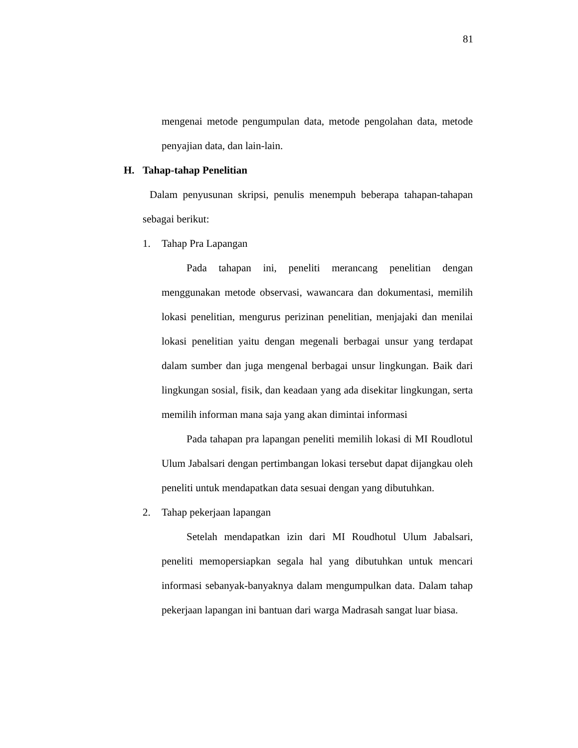81
mengenai metode pengumpulan data, metode pengolahan data, metode penyajian data, dan lain-lain.
H. Tahap-tahap Penelitian
Dalam penyusunan skripsi, penulis menempuh beberapa tahapan-tahapan sebagai berikut:
1. Tahap Pra Lapangan
Pada tahapan ini, peneliti merancang penelitian dengan menggunakan metode observasi, wawancara dan dokumentasi, memilih lokasi penelitian, mengurus perizinan penelitian, menjajaki dan menilai lokasi penelitian yaitu dengan megenali berbagai unsur yang terdapat dalam sumber dan juga mengenal berbagai unsur lingkungan. Baik dari lingkungan sosial, fisik, dan keadaan yang ada disekitar lingkungan, serta memilih informan mana saja yang akan dimintai informasi
Pada tahapan pra lapangan peneliti memilih lokasi di MI Roudlotul Ulum Jabalsari dengan pertimbangan lokasi tersebut dapat dijangkau oleh peneliti untuk mendapatkan data sesuai dengan yang dibutuhkan.
2. Tahap pekerjaan lapangan
Setelah mendapatkan izin dari MI Roudhotul Ulum Jabalsari, peneliti memopersiapkan segala hal yang dibutuhkan untuk mencari informasi sebanyak-banyaknya dalam mengumpulkan data. Dalam tahap pekerjaan lapangan ini bantuan dari warga Madrasah sangat luar biasa.